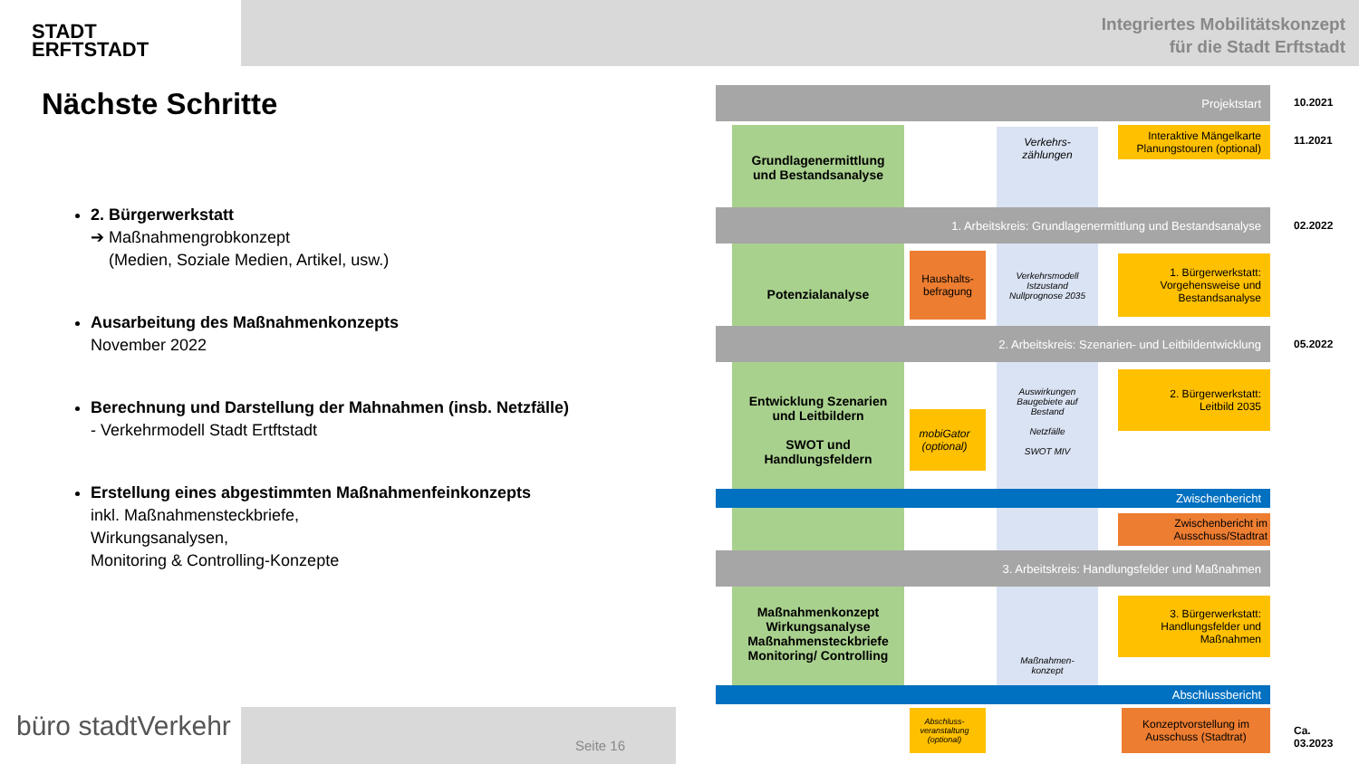STADT
ERFTSTADT
Integriertes Mobilitätskonzept
für die Stadt Erftstadt
Nächste Schritte
2. Bürgerwerkstatt
➔ Maßnahmengrobkonzept
(Medien, Soziale Medien, Artikel, usw.)
Ausarbeitung des Maßnahmenkonzepts
November 2022
Berechnung und Darstellung der Mahnahmen (insb. Netzfälle)
- Verkehrmodell Stadt Ertftstadt
Erstellung eines abgestimmten Maßnahmenfeinkonzepts
inkl. Maßnahmensteckbriefe,
Wirkungsanalysen,
Monitoring & Controlling-Konzepte
büro stadtVerkehr
Seite 16
Projektstart
10.2021
Grundlagenermittlung
und Bestandsanalyse
Verkehrs-
zählungen
Interaktive Mängelkarte
Planungstouren (optional)
11.2021
1. Arbeitskreis: Grundlagenermittlung und Bestandsanalyse
02.2022
Potenzialanalyse
Haushalts-
befragung
Verkehrsmodell
Istzustand
Nullprognose 2035
1. Bürgerwerkstatt:
Vorgehensweise und
Bestandsanalyse
2. Arbeitskreis: Szenarien- und Leitbildentwicklung
05.2022
Entwicklung Szenarien
und Leitbildern
SWOT und
Handlungsfeldern
mobiGator
(optional)
Auswirkungen Baugebiete auf Bestand
Netzfälle
SWOT MIV
2. Bürgerwerkstatt:
Leitbild 2035
Zwischenbericht
Zwischenbericht im
Ausschuss/Stadtrat
3. Arbeitskreis: Handlungsfelder und Maßnahmen
Maßnahmenkonzept
Wirkungsanalyse
Maßnahmensteckbriefe
Monitoring/ Controlling
Maßnahmen-
konzept
3. Bürgerwerkstatt:
Handlungsfelder und
Maßnahmen
Abschlussbericht
Abschluss-
veranstaltung
(optional)
Konzeptvorstellung im
Ausschuss (Stadtrat)
Ca.
03.2023